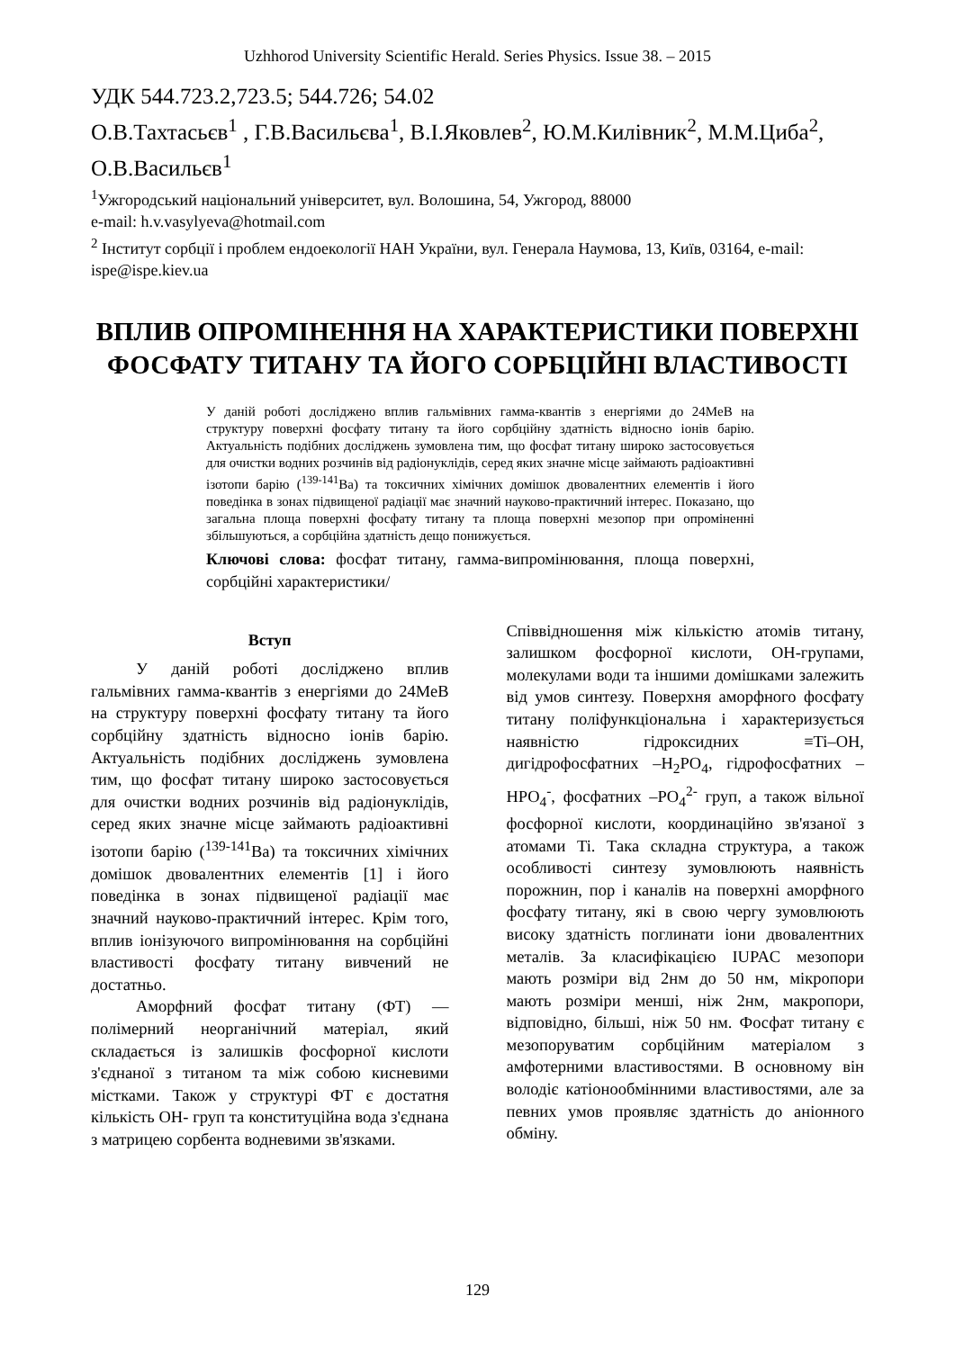Uzhhorod University Scientific Herald. Series Physics. Issue 38. – 2015
УДК 544.723.2,723.5; 544.726; 54.02
О.В.Тахтасьєв<sup>1</sup> , Г.В.Васильєва<sup>1</sup>, В.І.Яковлев<sup>2</sup>, Ю.М.Килівник<sup>2</sup>, М.М.Циба<sup>2</sup>, О.В.Васильєв<sup>1</sup>
<sup>1</sup> Ужгородський національний університет, вул. Волошина, 54, Ужгород, 88000
e-mail: h.v.vasylyeva@hotmail.com
<sup>2</sup> Інститут сорбції і проблем ендоекології НАН України, вул. Генерала Наумова, 13, Київ, 03164, e-mail: ispe@ispe.kiev.ua
ВПЛИВ ОПРОМІНЕННЯ НА ХАРАКТЕРИСТИКИ ПОВЕРХНІ ФОСФАТУ ТИТАНУ ТА ЙОГО СОРБЦІЙНІ ВЛАСТИВОСТІ
У даній роботі досліджено вплив гальмівних гамма-квантів з енергіями до 24МеВ на структуру поверхні фосфату титану та його сорбційну здатність відносно іонів барію. Актуальність подібних досліджень зумовлена тим, що фосфат титану широко застосовується для очистки водних розчинів від радіонуклідів, серед яких значне місце займають радіоактивні ізотопи барію (<sup>139-141</sup>Ba) та токсичних хімічних домішок двовалентних елементів і його поведінка в зонах підвищеної радіації має значний науково-практичний інтерес. Показано, що загальна площа поверхні фосфату титану та площа поверхні мезопор при опроміненні збільшуються, а сорбційна здатність дещо понижується.
Ключові слова: фосфат титану, гамма-випромінювання, площа поверхні, сорбційні характеристики/
Вступ
У даній роботі досліджено вплив гальмівних гамма-квантів з енергіями до 24МеВ на структуру поверхні фосфату титану та його сорбційну здатність відносно іонів барію. Актуальність подібних досліджень зумовлена тим, що фосфат титану широко застосовується для очистки водних розчинів від радіонуклідів, серед яких значне місце займають радіоактивні ізотопи барію (<sup>139-141</sup>Ba) та токсичних хімічних домішок двовалентних елементів [1] і його поведінка в зонах підвищеної радіації має значний науково-практичний інтерес. Крім того, вплив іонізуючого випромінювання на сорбційні властивості фосфату титану вивчений не достатньо.
Аморфний фосфат титану (ФТ) — полімерний неорганічний матеріал, який складається із залишків фосфорної кислоти з'єднаної з титаном та між собою кисневими містками. Також у структурі ФТ є достатня кількість ОН- груп та конституційна вода з'єднана з матрицею сорбента водневими зв'язками.
Співвідношення між кількістю атомів титану, залишком фосфорної кислоти, ОН-групами, молекулами води та іншими домішками залежить від умов синтезу. Поверхня аморфного фосфату титану поліфункціональна і характеризується наявністю гідроксидних ≡Ti–OH, дигідрофосфатних –H<sub>2</sub>PO<sub>4</sub>, гідрофосфатних –HPO<sub>4</sub><sup>-</sup>, фосфатних –PO<sub>4</sub><sup>2-</sup> груп, а також вільної фосфорної кислоти, координаційно зв'язаної з атомами Ti. Така складна структура, а також особливості синтезу зумовлюють наявність порожнин, пор і каналів на поверхні аморфного фосфату титану, які в свою чергу зумовлюють високу здатність поглинати іони двовалентних металів. За класифікацією IUPAC мезопори мають розміри від 2нм до 50 нм, мікропори мають розміри менші, ніж 2нм, макропори, відповідно, більші, ніж 50 нм. Фосфат титану є мезопоруватим сорбційним матеріалом з амфотерними властивостями. В основному він володіє катіонообмінними властивостями, але за певних умов проявляє здатність до аніонного обміну.
129